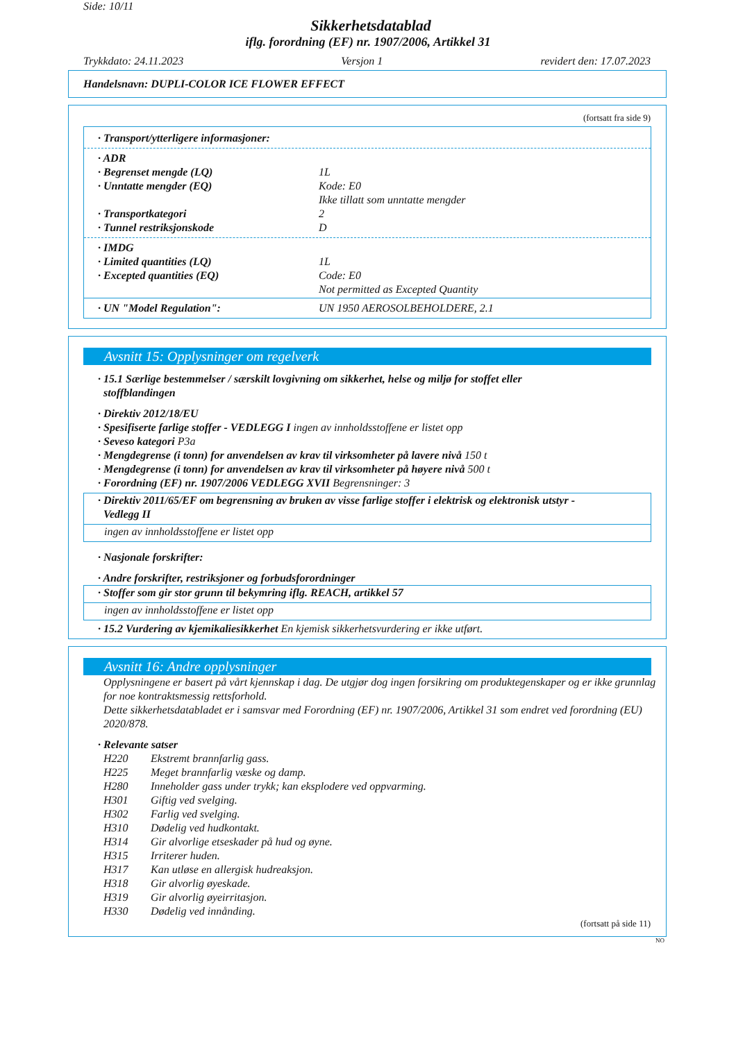Side: 10/11
Sikkerhetsdatablad
iflg. forordning (EF) nr. 1907/2006, Artikkel 31
Trykkdato: 24.11.2023 Versjon 1 revidert den: 17.07.2023
Handelsnavn: DUPLI-COLOR ICE FLOWER EFFECT
(fortsatt fra side 9)
· Transport/ytterligere informasjoner:
· ADR
· Begrenset mengde (LQ) 1L
· Unntatte mengder (EQ) Kode: E0
Ikke tillatt som unntatte mengder
· Transportkategori 2
· Tunnel restriksjonskode D
· IMDG
· Limited quantities (LQ) 1L
· Excepted quantities (EQ) Code: E0
Not permitted as Excepted Quantity
· UN "Model Regulation": UN 1950 AEROSOLBEHOLDERE, 2.1
Avsnitt 15: Opplysninger om regelverk
· 15.1 Særlige bestemmelser / særskilt lovgivning om sikkerhet, helse og miljø for stoffet eller
stoffblandingen
· Direktiv 2012/18/EU
· Spesifiserte farlige stoffer - VEDLEGG I ingen av innholdsstoffene er listet opp
· Seveso kategori P3a
· Mengdegrense (i tonn) for anvendelsen av krav til virksomheter på lavere nivå 150 t
· Mengdegrense (i tonn) for anvendelsen av krav til virksomheter på høyere nivå 500 t
· Forordning (EF) nr. 1907/2006 VEDLEGG XVII Begrensninger: 3
· Direktiv 2011/65/EF om begrensning av bruken av visse farlige stoffer i elektrisk og elektronisk utstyr -
Vedlegg II
ingen av innholdsstoffene er listet opp
· Nasjonale forskrifter:
· Andre forskrifter, restriksjoner og forbudsforordninger
· Stoffer som gir stor grunn til bekymring iflg. REACH, artikkel 57
ingen av innholdsstoffene er listet opp
· 15.2 Vurdering av kjemikaliesikkerhet En kjemisk sikkerhetsvurdering er ikke utført.
Avsnitt 16: Andre opplysninger
Opplysningene er basert på vårt kjennskap i dag. De utgjør dog ingen forsikring om produktegenskaper og er ikke grunnlag for noe kontraktsmessig rettsforhold.
Dette sikkerhetsdatabladet er i samsvar med Forordning (EF) nr. 1907/2006, Artikkel 31 som endret ved forordning (EU) 2020/878.
· Relevante satser
H220 Ekstremt brannfarlig gass.
H225 Meget brannfarlig væske og damp.
H280 Inneholder gass under trykk; kan eksplodere ved oppvarming.
H301 Giftig ved svelging.
H302 Farlig ved svelging.
H310 Dødelig ved hudkontakt.
H314 Gir alvorlige etseskader på hud og øyne.
H315 Irriterer huden.
H317 Kan utløse en allergisk hudreaksjon.
H318 Gir alvorlig øyeskade.
H319 Gir alvorlig øyeirritasjon.
H330 Dødelig ved innånding.
(fortsatt på side 11)
NO